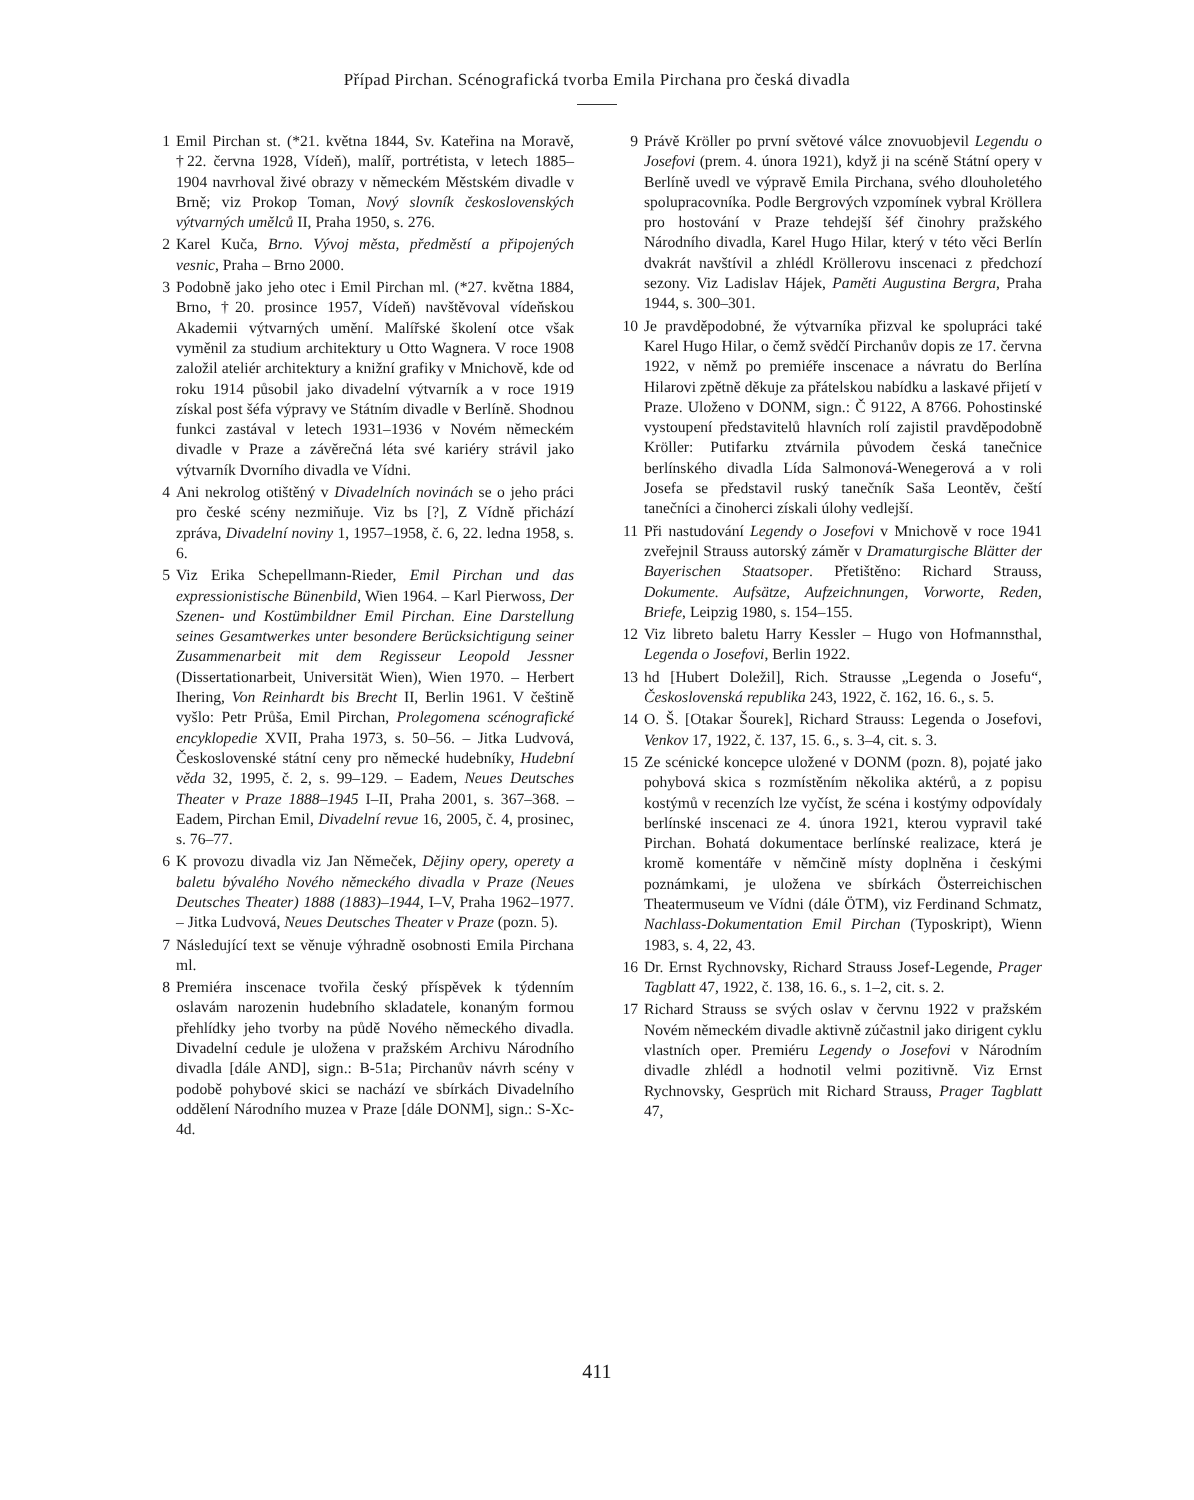Případ Pirchan. Scénografická tvorba Emila Pirchana pro česká divadla
1 Emil Pirchan st. (*21. května 1844, Sv. Kateřina na Moravě, †22. června 1928, Vídeň), malíř, portrétista, v letech 1885–1904 navrhoval živé obrazy v německém Městském divadle v Brně; viz Prokop Toman, Nový slovník československých výtvarných umělců II, Praha 1950, s. 276.
2 Karel Kuča, Brno. Vývoj města, předměstí a připojených vesnic, Praha – Brno 2000.
3 Podobně jako jeho otec i Emil Pirchan ml. (*27. května 1884, Brno, †20. prosince 1957, Vídeň) navštěvoval vídeňskou Akademii výtvarných umění. Malířské školení otce však vyměnil za studium architektury u Otto Wagnera. V roce 1908 založil ateliér architektury a knižní grafiky v Mnichově, kde od roku 1914 působil jako divadelní výtvarník a v roce 1919 získal post šéfa výpravy ve Státním divadle v Berlíně. Shodnou funkci zastával v letech 1931–1936 v Novém německém divadle v Praze a závěrečná léta své kariéry strávil jako výtvarník Dvorního divadla ve Vídni.
4 Ani nekrolog otištěný v Divadelních novinách se o jeho práci pro české scény nezmiňuje. Viz bs [?], Z Vídně přichází zpráva, Divadelní noviny 1, 1957–1958, č. 6, 22. ledna 1958, s. 6.
5 Viz Erika Schepellmann-Rieder, Emil Pirchan und das expressionistische Bünenbild, Wien 1964. – Karl Pierwoss, Der Szenen- und Kostümbildner Emil Pirchan. Eine Darstellung seines Gesamtwerkes unter besondere Berücksichtigung seiner Zusammenarbeit mit dem Regisseur Leopold Jessner (Dissertationarbeit, Universität Wien), Wien 1970. – Herbert Ihering, Von Reinhardt bis Brecht II, Berlin 1961. V češtině vyšlo: Petr Průša, Emil Pirchan, Prolegomena scénografické encyklopedie XVII, Praha 1973, s. 50–56. – Jitka Ludvová, Československé státní ceny pro německé hudebníky, Hudební věda 32, 1995, č. 2, s. 99–129. – Eadem, Neues Deutsches Theater v Praze 1888–1945 I–II, Praha 2001, s. 367–368. – Eadem, Pirchan Emil, Divadelní revue 16, 2005, č. 4, prosinec, s. 76–77.
6 K provozu divadla viz Jan Němeček, Dějiny opery, operety a baletu bývalého Nového německého divadla v Praze (Neues Deutsches Theater) 1888 (1883)–1944, I–V, Praha 1962–1977. – Jitka Ludvová, Neues Deutsches Theater v Praze (pozn. 5).
7 Následující text se věnuje výhradně osobnosti Emila Pirchana ml.
8 Premiéra inscenace tvořila český příspěvek k týdenním oslavám narozenin hudebního skladatele, konaným formou přehlídky jeho tvorby na půdě Nového německého divadla. Divadelní cedule je uložena v pražském Archivu Národního divadla [dále AND], sign.: B-51a; Pirchanův návrh scény v podobě pohybové skici se nachází ve sbírkách Divadelního oddělení Národního muzea v Praze [dále DONM], sign.: S-Xc-4d.
9 Právě Kröller po první světové válce znovuobjevil Legendu o Josefovi (prem. 4. února 1921), když ji na scéně Státní opery v Berlíně uvedl ve výpravě Emila Pirchana, svého dlouholetého spolupracovníka. Podle Bergrových vzpomínek vybral Kröllera pro hostování v Praze tehdejší šéf činohry pražského Národního divadla, Karel Hugo Hilar, který v této věci Berlín dvakrát navštívil a zhlédl Kröllerovu inscenaci z předchozí sezony. Viz Ladislav Hájek, Paměti Augustina Bergra, Praha 1944, s. 300–301.
10 Je pravděpodobné, že výtvarníka přizval ke spolupráci také Karel Hugo Hilar, o čemž svědčí Pirchanův dopis ze 17. června 1922, v němž po premiéře inscenace a návratu do Berlína Hilarovi zpětně děkuje za přátelskou nabídku a laskavé přijetí v Praze. Uloženo v DONM, sign.: Č 9122, A 8766. Pohostinské vystoupení představitelů hlavních rolí zajistil pravděpodobně Kröller: Putifarku ztvárnila původem česká tanečnice berlínského divadla Lída Salmonová-Wenegerová a v roli Josefa se představil ruský tanečník Saša Leontěv, čeští tanečníci a činoherci získali úlohy vedlejší.
11 Při nastudování Legendy o Josefovi v Mnichově v roce 1941 zveřejnil Strauss autorský záměr v Dramaturgische Blätter der Bayerischen Staatsoper. Přetištěno: Richard Strauss, Dokumente. Aufsätze, Aufzeichnungen, Vorworte, Reden, Briefe, Leipzig 1980, s. 154–155.
12 Viz libreto baletu Harry Kessler – Hugo von Hofmannsthal, Legenda o Josefovi, Berlin 1922.
13 hd [Hubert Doležil], Rich. Strausse „Legenda o Josefu“, Československá republika 243, 1922, č. 162, 16. 6., s. 5.
14 O. Š. [Otakar Šourek], Richard Strauss: Legenda o Josefovi, Venkov 17, 1922, č. 137, 15. 6., s. 3–4, cit. s. 3.
15 Ze scénické koncepce uložené v DONM (pozn. 8), pojaté jako pohybová skica s rozmístěním několika aktérů, a z popisu kostýmů v recenzích lze vyčíst, že scéna i kostýmy odpovídaly berlínské inscenaci ze 4. února 1921, kterou vypravil také Pirchan. Bohatá dokumentace berlínské realizace, která je kromě komentáře v němčině místy doplněna i českými poznámkami, je uložena ve sbírkách Österreichischen Theatermuseum ve Vídni (dále ÖTM), viz Ferdinand Schmatz, Nachlass-Dokumentation Emil Pirchan (Typoskript), Wienn 1983, s. 4, 22, 43.
16 Dr. Ernst Rychnovsky, Richard Strauss Josef-Legende, Prager Tagblatt 47, 1922, č. 138, 16. 6., s. 1–2, cit. s. 2.
17 Richard Strauss se svých oslav v červnu 1922 v pražském Novém německém divadle aktivně zúčastnil jako dirigent cyklu vlastních oper. Premiéru Legendy o Josefovi v Národním divadle zhlédl a hodnotil velmi pozitivně. Viz Ernst Rychnovsky, Gesprüch mit Richard Strauss, Prager Tagblatt 47,
411